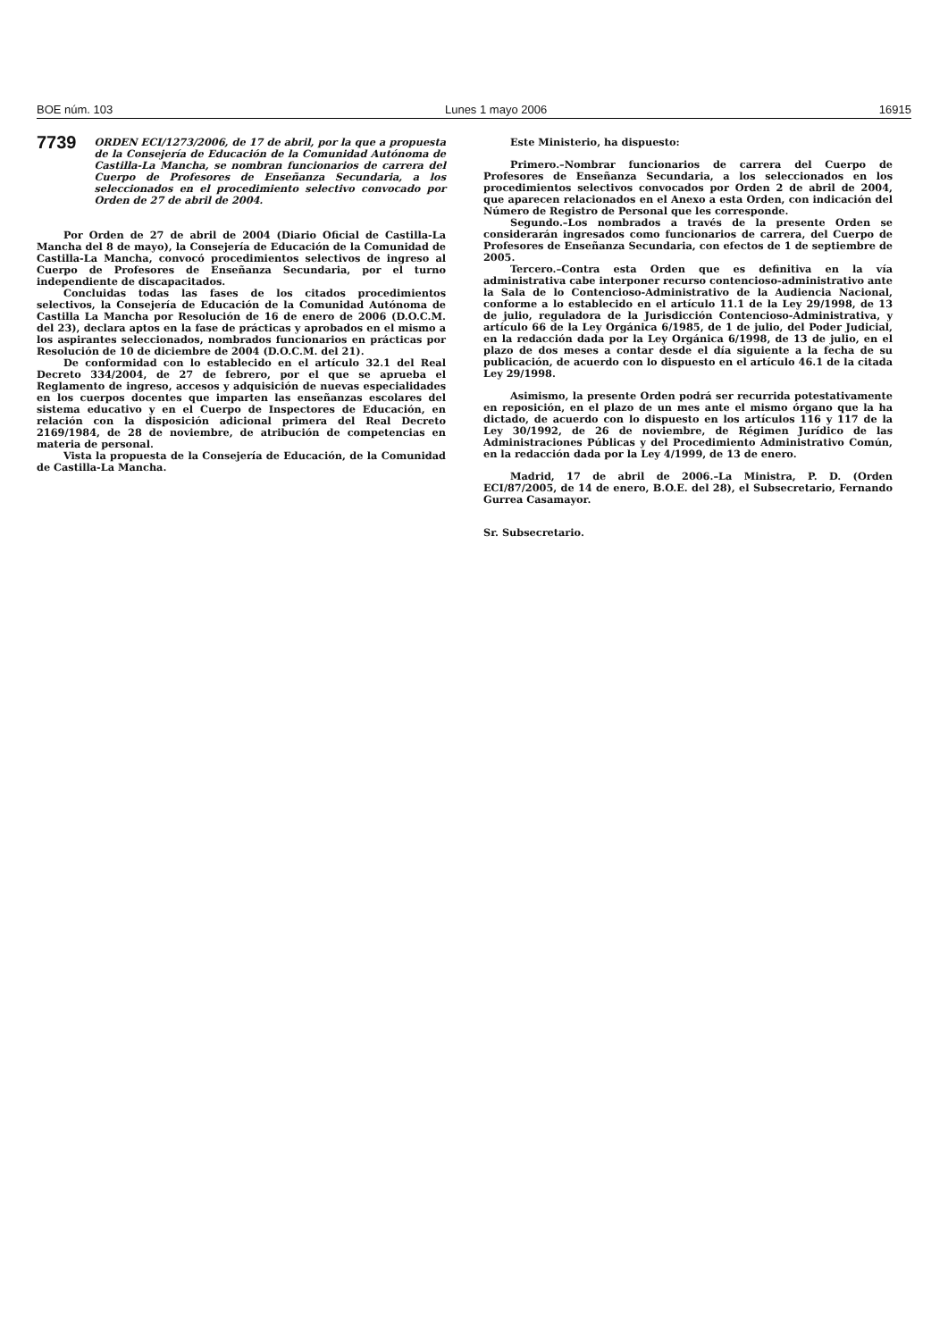BOE núm. 103 Lunes 1 mayo 2006 16915
7739 ORDEN ECI/1273/2006, de 17 de abril, por la que a propuesta de la Consejería de Educación de la Comunidad Autónoma de Castilla-La Mancha, se nombran funcionarios de carrera del Cuerpo de Profesores de Enseñanza Secundaria, a los seleccionados en el procedimiento selectivo convocado por Orden de 27 de abril de 2004.
Por Orden de 27 de abril de 2004 (Diario Oficial de Castilla-La Mancha del 8 de mayo), la Consejería de Educación de la Comunidad de Castilla-La Mancha, convocó procedimientos selectivos de ingreso al Cuerpo de Profesores de Enseñanza Secundaria, por el turno independiente de discapacitados.
Concluidas todas las fases de los citados procedimientos selectivos, la Consejería de Educación de la Comunidad Autónoma de Castilla La Mancha por Resolución de 16 de enero de 2006 (D.O.C.M. del 23), declara aptos en la fase de prácticas y aprobados en el mismo a los aspirantes seleccionados, nombrados funcionarios en prácticas por Resolución de 10 de diciembre de 2004 (D.O.C.M. del 21).
De conformidad con lo establecido en el artículo 32.1 del Real Decreto 334/2004, de 27 de febrero, por el que se aprueba el Reglamento de ingreso, accesos y adquisición de nuevas especialidades en los cuerpos docentes que imparten las enseñanzas escolares del sistema educativo y en el Cuerpo de Inspectores de Educación, en relación con la disposición adicional primera del Real Decreto 2169/1984, de 28 de noviembre, de atribución de competencias en materia de personal.
Vista la propuesta de la Consejería de Educación, de la Comunidad de Castilla-La Mancha.
Este Ministerio, ha dispuesto:
Primero.–Nombrar funcionarios de carrera del Cuerpo de Profesores de Enseñanza Secundaria, a los seleccionados en los procedimientos selectivos convocados por Orden 2 de abril de 2004, que aparecen relacionados en el Anexo a esta Orden, con indicación del Número de Registro de Personal que les corresponde.
Segundo.–Los nombrados a través de la presente Orden se considerarán ingresados como funcionarios de carrera, del Cuerpo de Profesores de Enseñanza Secundaria, con efectos de 1 de septiembre de 2005.
Tercero.–Contra esta Orden que es definitiva en la vía administrativa cabe interponer recurso contencioso-administrativo ante la Sala de lo Contencioso-Administrativo de la Audiencia Nacional, conforme a lo establecido en el artículo 11.1 de la Ley 29/1998, de 13 de julio, reguladora de la Jurisdicción Contencioso-Administrativa, y artículo 66 de la Ley Orgánica 6/1985, de 1 de julio, del Poder Judicial, en la redacción dada por la Ley Orgánica 6/1998, de 13 de julio, en el plazo de dos meses a contar desde el día siguiente a la fecha de su publicación, de acuerdo con lo dispuesto en el artículo 46.1 de la citada Ley 29/1998.
Asimismo, la presente Orden podrá ser recurrida potestativamente en reposición, en el plazo de un mes ante el mismo órgano que la ha dictado, de acuerdo con lo dispuesto en los artículos 116 y 117 de la Ley 30/1992, de 26 de noviembre, de Régimen Jurídico de las Administraciones Públicas y del Procedimiento Administrativo Común, en la redacción dada por la Ley 4/1999, de 13 de enero.
Madrid, 17 de abril de 2006.–La Ministra, P. D. (Orden ECI/87/2005, de 14 de enero, B.O.E. del 28), el Subsecretario, Fernando Gurrea Casamayor.
Sr. Subsecretario.